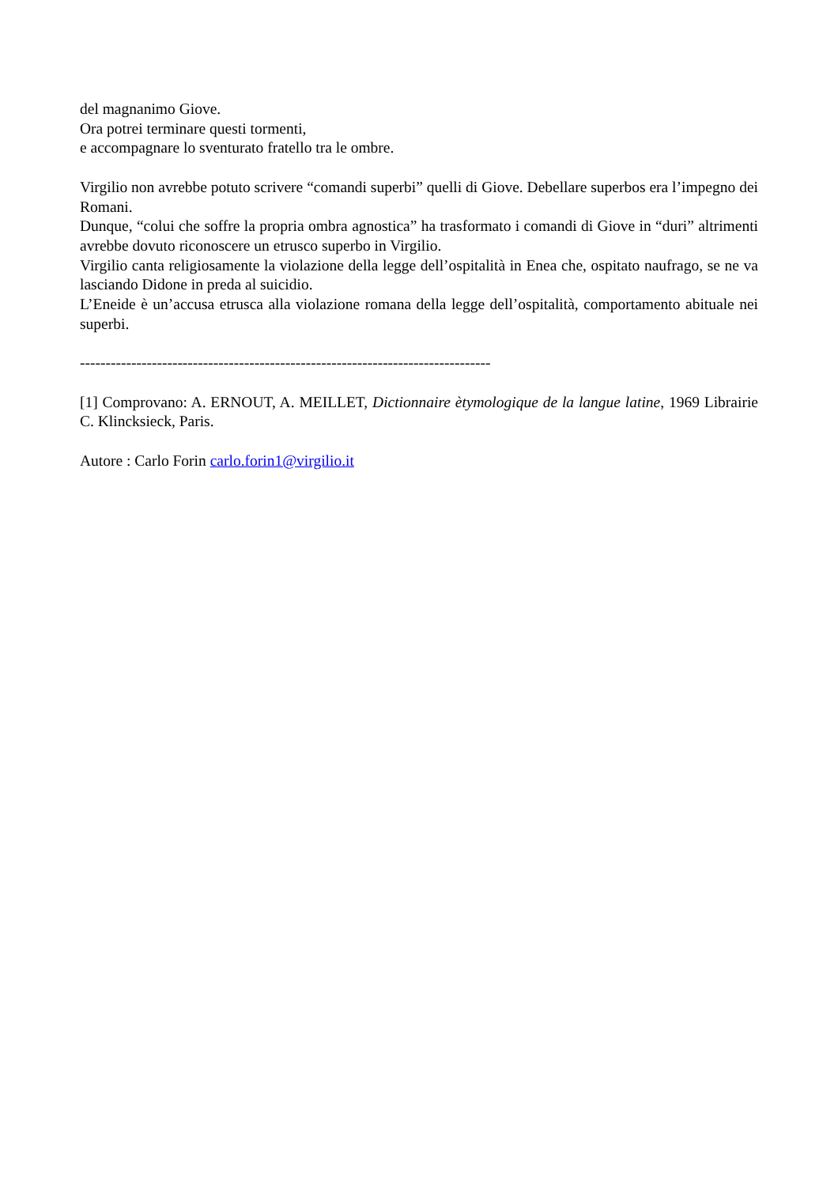del magnanimo Giove.
Ora potrei terminare questi tormenti,
e accompagnare lo sventurato fratello tra le ombre.
Virgilio non avrebbe potuto scrivere “comandi superbi” quelli di Giove. Debellare superbos era l’impegno dei Romani.
Dunque, “colui che soffre la propria ombra agnostica” ha trasformato i comandi di Giove in “duri” altrimenti avrebbe dovuto riconoscere un etrusco superbo in Virgilio.
Virgilio canta religiosamente la violazione della legge dell’ospitalità in Enea che, ospitato naufrago, se ne va lasciando Didone in preda al suicidio.
L’Eneide è un’accusa etrusca alla violazione romana della legge dell’ospitalità, comportamento abituale nei superbi.
--------------------------------------------------------------------------------
[1] Comprovano: A. ERNOUT, A. MEILLET, Dictionnaire ètymologique de la langue latine, 1969 Librairie C. Klincksieck, Paris.
Autore : Carlo Forin carlo.forin1@virgilio.it